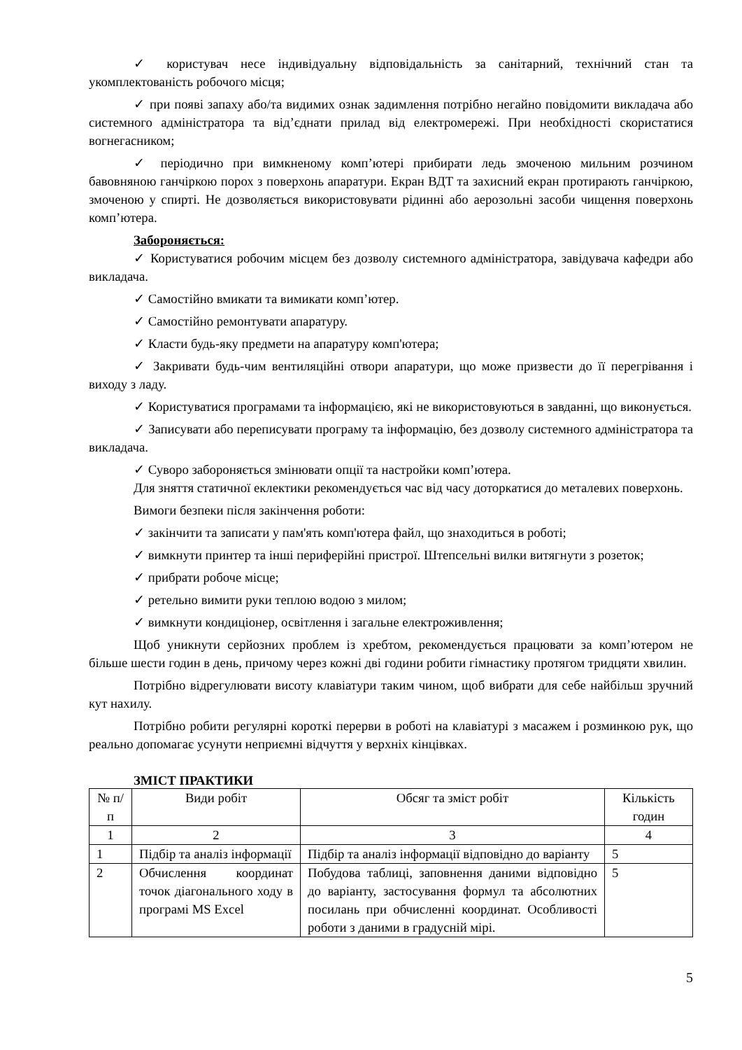✓ користувач несе індивідуальну відповідальність за санітарний, технічний стан та укомплектованість робочого місця;
✓ при появі запаху або/та видимих ознак задимлення потрібно негайно повідомити викладача або системного адміністратора та від’єднати прилад від електромережі. При необхідності скористатися вогнегасником;
✓ періодично при вимкненому комп’ютері прибирати ледь змоченою мильним розчином бавовняною ганчіркою порох з поверхонь апаратури. Екран ВДТ та захисний екран протирають ганчіркою, змоченою у спирті. Не дозволяється використовувати рідинні або аерозольні засоби чищення поверхонь комп’ютера.
Забороняється:
✓ Користуватися робочим місцем без дозволу системного адміністратора, завідувача кафедри або викладача.
✓ Самостійно вмикати та вимикати комп’ютер.
✓ Самостійно ремонтувати апаратуру.
✓ Класти будь-яку предмети на апаратуру комп'ютера;
✓ Закривати будь-чим вентиляційні отвори апаратури, що може призвести до її перегрівання і виходу з ладу.
✓ Користуватися програмами та інформацією, які не використовуються в завданні, що виконується.
✓ Записувати або переписувати програму та інформацію, без дозволу системного адміністратора та викладача.
✓ Суворо забороняється змінювати опції та настройки комп’ютера.
Для зняття статичної еклектики рекомендується час від часу доторкатися до металевих поверхонь.
Вимоги безпеки після закінчення роботи:
✓ закінчити та записати у пам'ять комп'ютера файл, що знаходиться в роботі;
✓ вимкнути принтер та інші периферійні пристрої. Штепсельні вилки витягнути з розеток;
✓ прибрати робоче місце;
✓ ретельно вимити руки теплою водою з милом;
✓ вимкнути кондиціонер, освітлення і загальне електроживлення;
Щоб уникнути серйозних проблем із хребтом, рекомендується працювати за комп’ютером не більше шести годин в день, причому через кожні дві години робити гімнастику протягом тридцяти хвилин.
Потрібно відрегулювати висоту клавіатури таким чином, щоб вибрати для себе найбільш зручний кут нахилу.
Потрібно робити регулярні короткі перерви в роботі на клавіатурі з масажем і розминкою рук, що реально допомагає усунути неприємні відчуття у верхніх кінцівках.
ЗМІСТ ПРАКТИКИ
| № п/п | Види робіт | Обсяг та зміст робіт | Кількість годин |
| 1 | 2 | 3 | 4 |
| 1 | Підбір та аналіз інформації | Підбір та аналіз інформації відповідно до варіанту | 5 |
| 2 | Обчислення координат точок діагонального ходу в програмі MS Excel | Побудова таблиці, заповнення даними відповідно до варіанту, застосування формул та абсолютних посилань при обчисленні координат. Особливості роботи з даними в градусній мірі. | 5 |
5